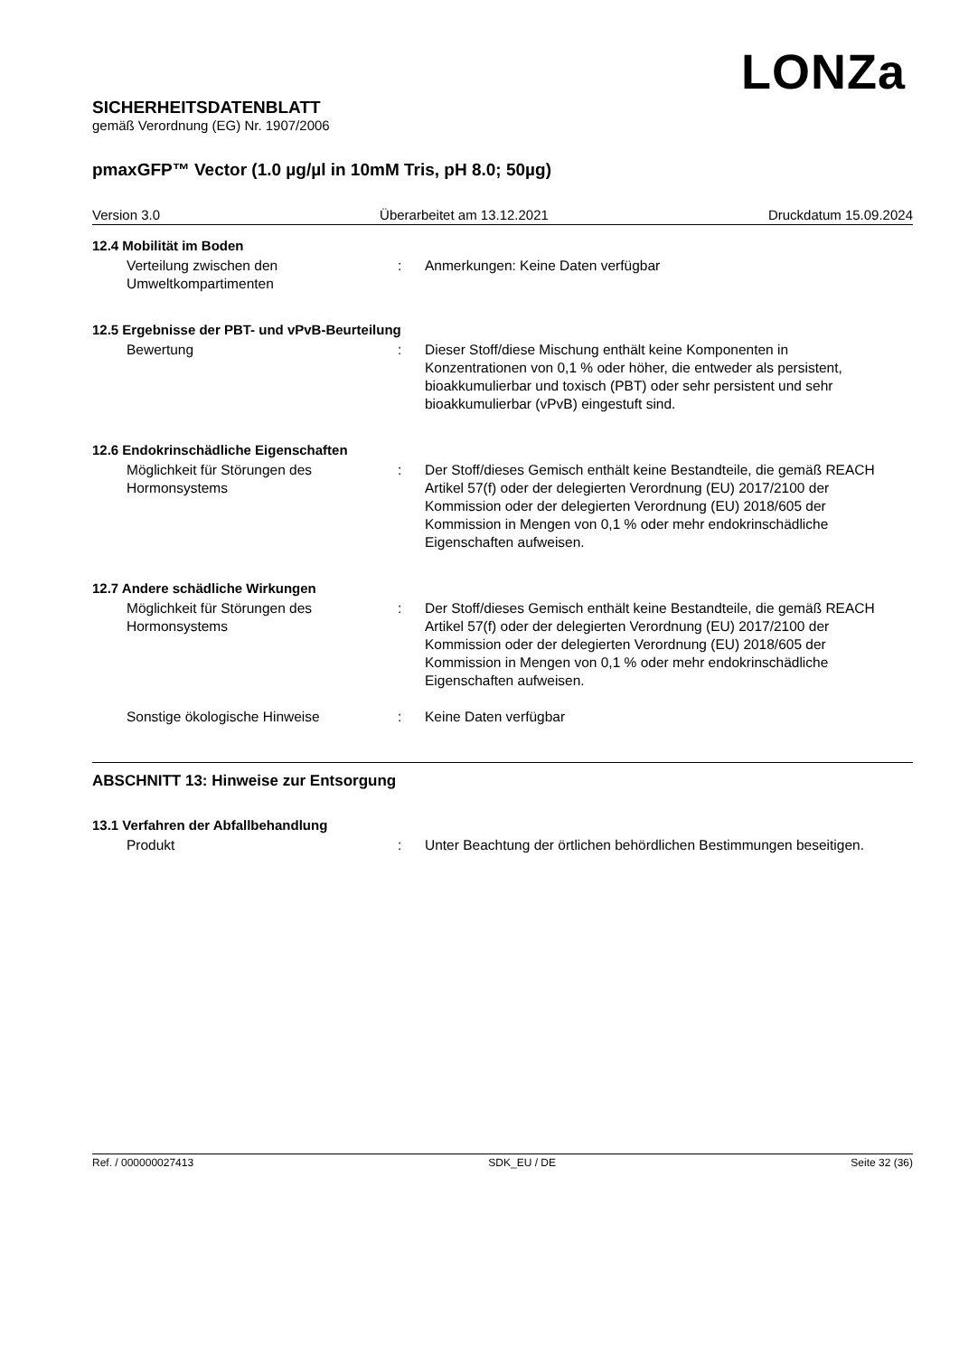LONZa
SICHERHEITSDATENBLATT
gemäß Verordnung (EG) Nr. 1907/2006
pmaxGFP™ Vector (1.0 µg/µl in 10mM Tris, pH 8.0; 50µg)
Version 3.0 Überarbeitet am 13.12.2021 Druckdatum 15.09.2024
12.4 Mobilität im Boden
Verteilung zwischen den Umweltkompartimenten
: Anmerkungen: Keine Daten verfügbar
12.5 Ergebnisse der PBT- und vPvB-Beurteilung
Bewertung : Dieser Stoff/diese Mischung enthält keine Komponenten in Konzentrationen von 0,1 % oder höher, die entweder als persistent, bioakkumulierbar und toxisch (PBT) oder sehr persistent und sehr bioakkumulierbar (vPvB) eingestuft sind.
12.6 Endokrinschädliche Eigenschaften
Möglichkeit für Störungen des Hormonsystems
: Der Stoff/dieses Gemisch enthält keine Bestandteile, die gemäß REACH Artikel 57(f) oder der delegierten Verordnung (EU) 2017/2100 der Kommission oder der delegierten Verordnung (EU) 2018/605 der Kommission in Mengen von 0,1 % oder mehr endokrinschädliche Eigenschaften aufweisen.
12.7 Andere schädliche Wirkungen
Möglichkeit für Störungen des Hormonsystems
: Der Stoff/dieses Gemisch enthält keine Bestandteile, die gemäß REACH Artikel 57(f) oder der delegierten Verordnung (EU) 2017/2100 der Kommission oder der delegierten Verordnung (EU) 2018/605 der Kommission in Mengen von 0,1 % oder mehr endokrinschädliche Eigenschaften aufweisen.
Sonstige ökologische Hinweise : Keine Daten verfügbar
ABSCHNITT 13: Hinweise zur Entsorgung
13.1 Verfahren der Abfallbehandlung
Produkt : Unter Beachtung der örtlichen behördlichen Bestimmungen beseitigen.
Ref. / 000000027413 SDK_EU / DE Seite 32 (36)